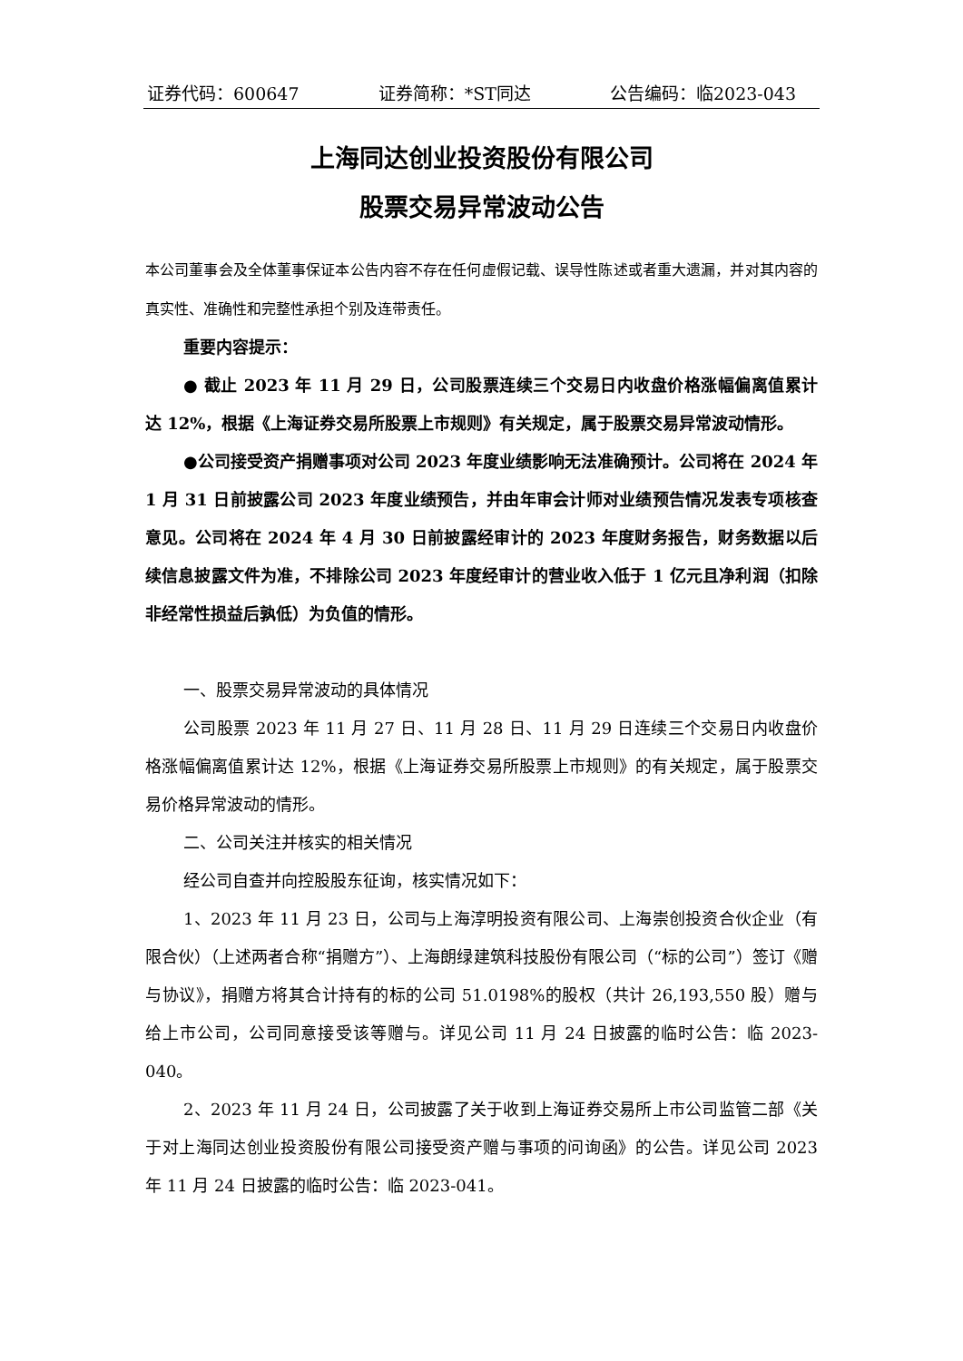证券代码：600647 证券简称：*ST同达 公告编码：临2023-043
上海同达创业投资股份有限公司
股票交易异常波动公告
本公司董事会及全体董事保证本公告内容不存在任何虚假记载、误导性陈述或者重大遗漏，并对其内容的真实性、准确性和完整性承担个别及连带责任。
重要内容提示：
● 截止 2023 年 11 月 29 日，公司股票连续三个交易日内收盘价格涨幅偏离值累计达 12%，根据《上海证券交易所股票上市规则》有关规定，属于股票交易异常波动情形。
●公司接受资产捐赠事项对公司 2023 年度业绩影响无法准确预计。公司将在 2024 年 1 月 31 日前披露公司 2023 年度业绩预告，并由年审会计师对业绩预告情况发表专项核查意见。公司将在 2024 年 4 月 30 日前披露经审计的 2023 年度财务报告，财务数据以后续信息披露文件为准，不排除公司 2023 年度经审计的营业收入低于 1 亿元且净利润（扣除非经常性损益后孰低）为负值的情形。
一、股票交易异常波动的具体情况
公司股票 2023 年 11 月 27 日、11 月 28 日、11 月 29 日连续三个交易日内收盘价格涨幅偏离值累计达 12%，根据《上海证券交易所股票上市规则》的有关规定，属于股票交易价格异常波动的情形。
二、公司关注并核实的相关情况
经公司自查并向控股股东征询，核实情况如下：
1、2023 年 11 月 23 日，公司与上海淳明投资有限公司、上海崇创投资合伙企业（有限合伙）（上述两者合称“捐赠方”）、上海朗绿建筑科技股份有限公司（“标的公司”）签订《赠与协议》，捐赠方将其合计持有的标的公司 51.0198%的股权（共计 26,193,550 股）赠与给上市公司，公司同意接受该等赠与。详见公司 11 月 24 日披露的临时公告：临 2023-040。
2、2023 年 11 月 24 日，公司披露了关于收到上海证券交易所上市公司监管二部《关于对上海同达创业投资股份有限公司接受资产赠与事项的问询函》的公告。详见公司 2023 年 11 月 24 日披露的临时公告：临 2023-041。